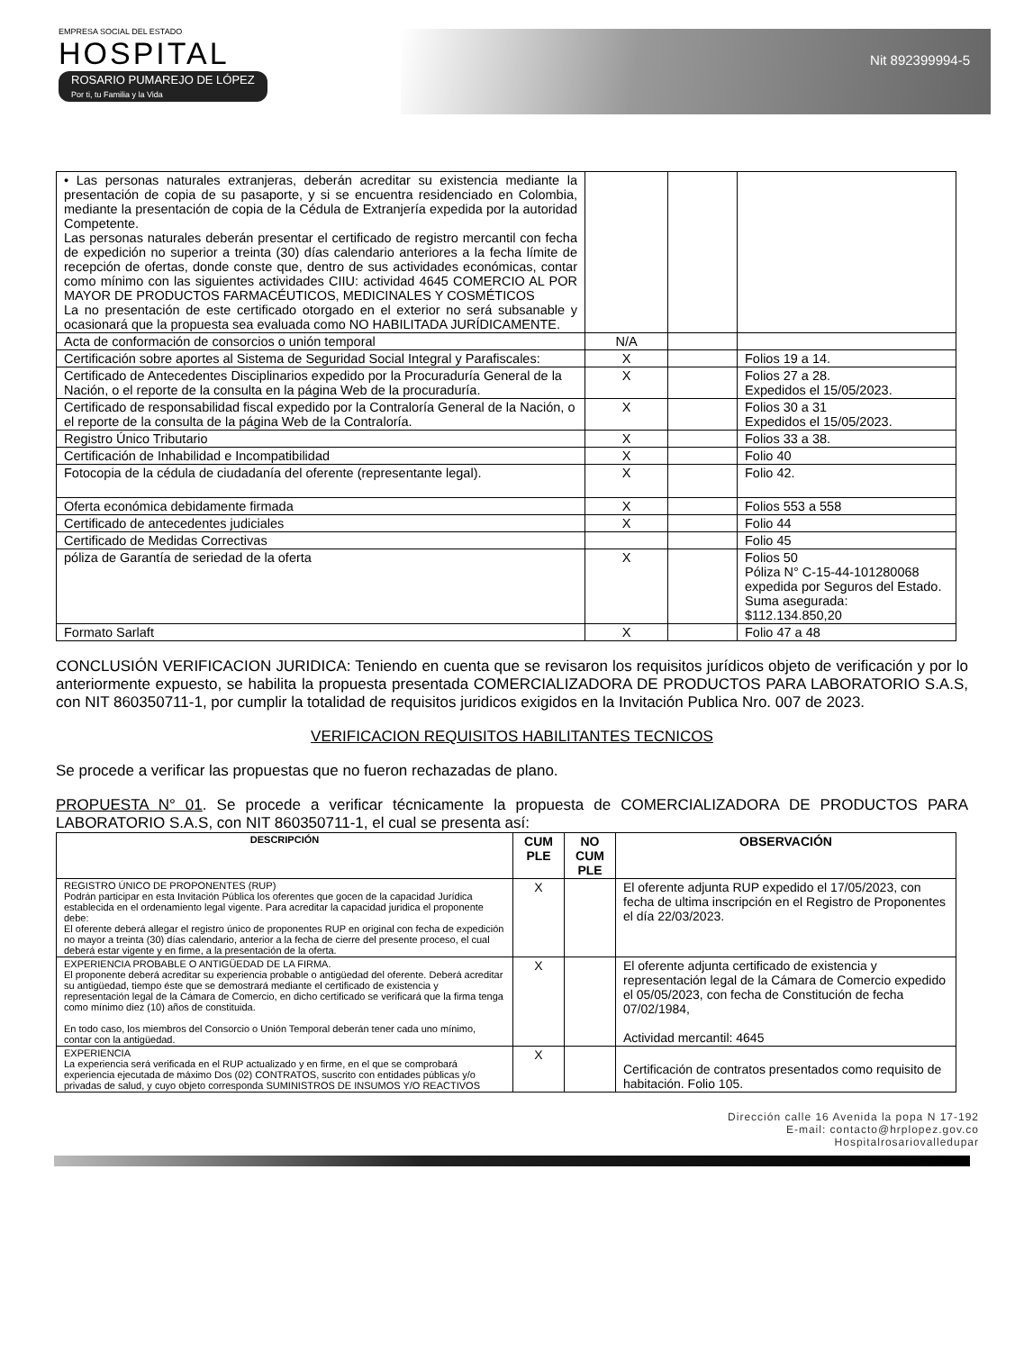EMPRESA SOCIAL DEL ESTADO
HOSPITAL
ROSARIO PUMAREJO DE LÓPEZ
Por ti, tu Familia y la Vida
Nit 892399994-5
| • Las personas naturales extranjeras, deberán acreditar su existencia mediante la presentación de copia de su pasaporte, y si se encuentra residenciado en Colombia, mediante la presentación de copia de la Cédula de Extranjería expedida por la autoridad Competente. Las personas naturales deberán presentar el certificado de registro mercantil con fecha de expedición no superior a treinta (30) días calendario anteriores a la fecha límite de recepción de ofertas, donde conste que, dentro de sus actividades económicas, contar como mínimo con las siguientes actividades CIIU: actividad 4645 COMERCIO AL POR MAYOR DE PRODUCTOS FARMACÉUTICOS, MEDICINALES Y COSMÉTICOS La no presentación de este certificado otorgado en el exterior no será subsanable y ocasionará que la propuesta sea evaluada como NO HABILITADA JURÍDICAMENTE. | | | |
| Acta de conformación de consorcios o unión temporal | N/A | | |
| Certificación sobre aportes al Sistema de Seguridad Social Integral y Parafiscales: | X | | Folios 19 a 14. |
| Certificado de Antecedentes Disciplinarios expedido por la Procuraduría General de la Nación, o el reporte de la consulta en la página Web de la procuraduría. | X | | Folios 27 a 28. Expedidos el 15/05/2023. |
| Certificado de responsabilidad fiscal expedido por la Contraloría General de la Nación, o el reporte de la consulta de la página Web de la Contraloría. | X | | Folios 30 a 31 Expedidos el 15/05/2023. |
| Registro Único Tributario | X | | Folios 33 a 38. |
| Certificación de Inhabilidad e Incompatibilidad | X | | Folio 40 |
| Fotocopia de la cédula de ciudadanía del oferente (representante legal). | X | | Folio 42. |
| Oferta económica debidamente firmada | X | | Folios 553 a 558 |
| Certificado de antecedentes judiciales | X | | Folio 44 |
| Certificado de Medidas Correctivas | | | Folio 45 |
| póliza de Garantía de seriedad de la oferta | X | | Folios 50 Póliza N° C-15-44-101280068 expedida por Seguros del Estado. Suma asegurada: $112.134.850,20 |
| Formato Sarlaft | X | | Folio 47 a 48 |
CONCLUSIÓN VERIFICACION JURIDICA: Teniendo en cuenta que se revisaron los requisitos jurídicos objeto de verificación y por lo anteriormente expuesto, se habilita la propuesta presentada COMERCIALIZADORA DE PRODUCTOS PARA LABORATORIO S.A.S, con NIT 860350711-1, por cumplir la totalidad de requisitos juridicos exigidos en la Invitación Publica Nro. 007 de 2023.
VERIFICACION REQUISITOS HABILITANTES TECNICOS
Se procede a verificar las propuestas que no fueron rechazadas de plano.
PROPUESTA N° 01. Se procede a verificar técnicamente la propuesta de COMERCIALIZADORA DE PRODUCTOS PARA LABORATORIO S.A.S, con NIT 860350711-1, el cual se presenta así:
| DESCRIPCIÓN | CUM PLE | NO CUM PLE | OBSERVACIÓN |
| --- | --- | --- | --- |
| REGISTRO ÚNICO DE PROPONENTES (RUP) Podrán participar en esta Invitación Pública los oferentes que gocen de la capacidad Jurídica establecida en el ordenamiento legal vigente. Para acreditar la capacidad juridica el proponente debe: El oferente deberá allegar el registro único de proponentes RUP en original con fecha de expedición no mayor a treinta (30) días calendario, anterior a la fecha de cierre del presente proceso, el cual deberá estar vigente y en firme, a la presentación de la oferta. | X | | El oferente adjunta RUP expedido el 17/05/2023, con fecha de ultima inscripción en el Registro de Proponentes el día 22/03/2023. |
| EXPERIENCIA PROBABLE O ANTIGÜEDAD DE LA FIRMA. El proponente deberá acreditar su experiencia probable o antigüedad del oferente. Deberá acreditar su antigüedad, tiempo éste que se demostrará mediante el certificado de existencia y representación legal de la Cámara de Comercio, en dicho certificado se verificará que la firma tenga como mínimo diez (10) años de constituida. En todo caso, los miembros del Consorcio o Unión Temporal deberán tener cada uno mínimo, contar con la antigüedad. | X | | El oferente adjunta certificado de existencia y representación legal de la Cámara de Comercio expedido el 05/05/2023, con fecha de Constitución de fecha 07/02/1984, Actividad mercantil: 4645 |
| EXPERIENCIA La experiencia será verificada en el RUP actualizado y en firme, en el que se comprobará experiencia ejecutada de máximo Dos (02) CONTRATOS, suscrito con entidades públicas y/o privadas de salud, y cuyo objeto corresponda SUMINISTROS DE INSUMOS Y/O REACTIVOS | X | | Certificación de contratos presentados como requisito de habitación. Folio 105. |
Dirección calle 16 Avenida la popa N 17-192
E-mail: contacto@hrplopez.gov.co
Hospitalrosariovalledupar